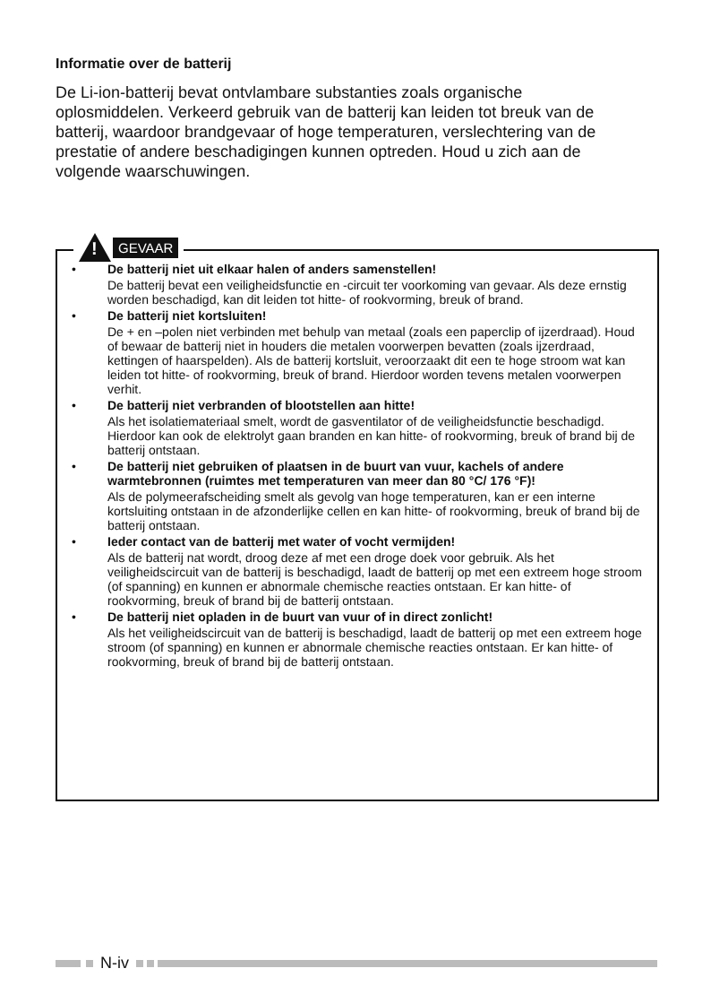Informatie over de batterij
De Li-ion-batterij bevat ontvlambare substanties zoals organische oplosmiddelen. Verkeerd gebruik van de batterij kan leiden tot breuk van de batterij, waardoor brandgevaar of hoge temperaturen, verslechtering van de prestatie of andere beschadigingen kunnen optreden. Houd u zich aan de volgende waarschuwingen.
!
GEVAAR
• De batterij niet uit elkaar halen of anders samenstellen!
De batterij bevat een veiligheidsfunctie en -circuit ter voorkoming van gevaar. Als deze ernstig worden beschadigd, kan dit leiden tot hitte- of rookvorming, breuk of brand.
• De batterij niet kortsluiten!
De + en –polen niet verbinden met behulp van metaal (zoals een paperclip of ijzerdraad). Houd of bewaar de batterij niet in houders die metalen voorwerpen bevatten (zoals ijzerdraad, kettingen of haarspelden). Als de batterij kortsluit, veroorzaakt dit een te hoge stroom wat kan leiden tot hitte- of rookvorming, breuk of brand. Hierdoor worden tevens metalen voorwerpen verhit.
• De batterij niet verbranden of blootstellen aan hitte!
Als het isolatiemateriaal smelt, wordt de gasventilator of de veiligheidsfunctie beschadigd. Hierdoor kan ook de elektrolyt gaan branden en kan hitte- of rookvorming, breuk of brand bij de batterij ontstaan.
• De batterij niet gebruiken of plaatsen in de buurt van vuur, kachels of andere warmtebronnen (ruimtes met temperaturen van meer dan 80 °C/ 176 °F)!
Als de polymeerafscheiding smelt als gevolg van hoge temperaturen, kan er een interne kortsluiting ontstaan in de afzonderlijke cellen en kan hitte- of rookvorming, breuk of brand bij de batterij ontstaan.
• Ieder contact van de batterij met water of vocht vermijden!
Als de batterij nat wordt, droog deze af met een droge doek voor gebruik. Als het veiligheidscircuit van de batterij is beschadigd, laadt de batterij op met een extreem hoge stroom (of spanning) en kunnen er abnormale chemische reacties ontstaan. Er kan hitte- of rookvorming, breuk of brand bij de batterij ontstaan.
• De batterij niet opladen in de buurt van vuur of in direct zonlicht!
Als het veiligheidscircuit van de batterij is beschadigd, laadt de batterij op met een extreem hoge stroom (of spanning) en kunnen er abnormale chemische reacties ontstaan. Er kan hitte- of rookvorming, breuk of brand bij de batterij ontstaan.
N-iv